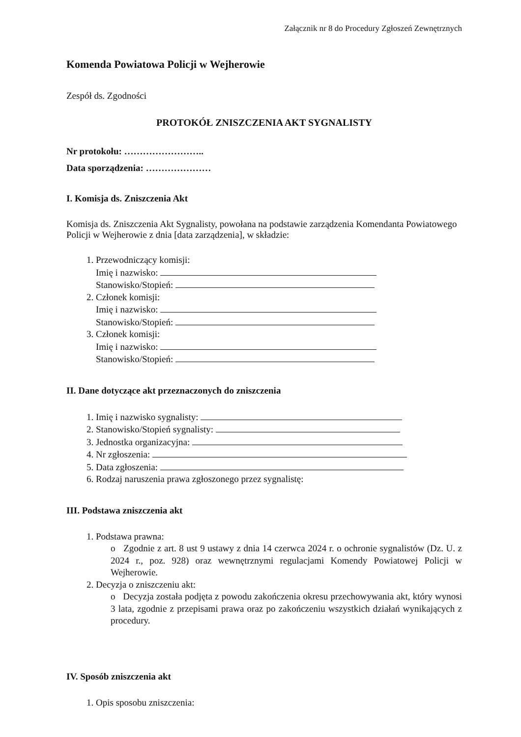Załącznik nr 8 do Procedury Zgłoszeń Zewnętrznych
Komenda Powiatowa Policji w Wejherowie
Zespół ds. Zgodności
PROTOKÓŁ ZNISZCZENIA AKT SYGNALISTY
Nr protokołu: ……………………..
Data sporządzenia: …………………
I. Komisja ds. Zniszczenia Akt
Komisja ds. Zniszczenia Akt Sygnalisty, powołana na podstawie zarządzenia Komendanta Powiatowego Policji w Wejherowie z dnia [data zarządzenia], w składzie:
1. Przewodniczący komisji:
Imię i nazwisko:
Stanowisko/Stopień:
2. Członek komisji:
Imię i nazwisko:
Stanowisko/Stopień:
3. Członek komisji:
Imię i nazwisko:
Stanowisko/Stopień:
II. Dane dotyczące akt przeznaczonych do zniszczenia
1. Imię i nazwisko sygnalisty:
2. Stanowisko/Stopień sygnalisty:
3. Jednostka organizacyjna:
4. Nr zgłoszenia:
5. Data zgłoszenia:
6. Rodzaj naruszenia prawa zgłoszonego przez sygnalistę:
III. Podstawa zniszczenia akt
1. Podstawa prawna:
o Zgodnie z art. 8 ust 9 ustawy z dnia 14 czerwca 2024 r. o ochronie sygnalistów (Dz. U. z 2024 r., poz. 928) oraz wewnętrznymi regulacjami Komendy Powiatowej Policji w Wejherowie.
2. Decyzja o zniszczeniu akt:
o Decyzja została podjęta z powodu zakończenia okresu przechowywania akt, który wynosi 3 lata, zgodnie z przepisami prawa oraz po zakończeniu wszystkich działań wynikających z procedury.
IV. Sposób zniszczenia akt
1. Opis sposobu zniszczenia: